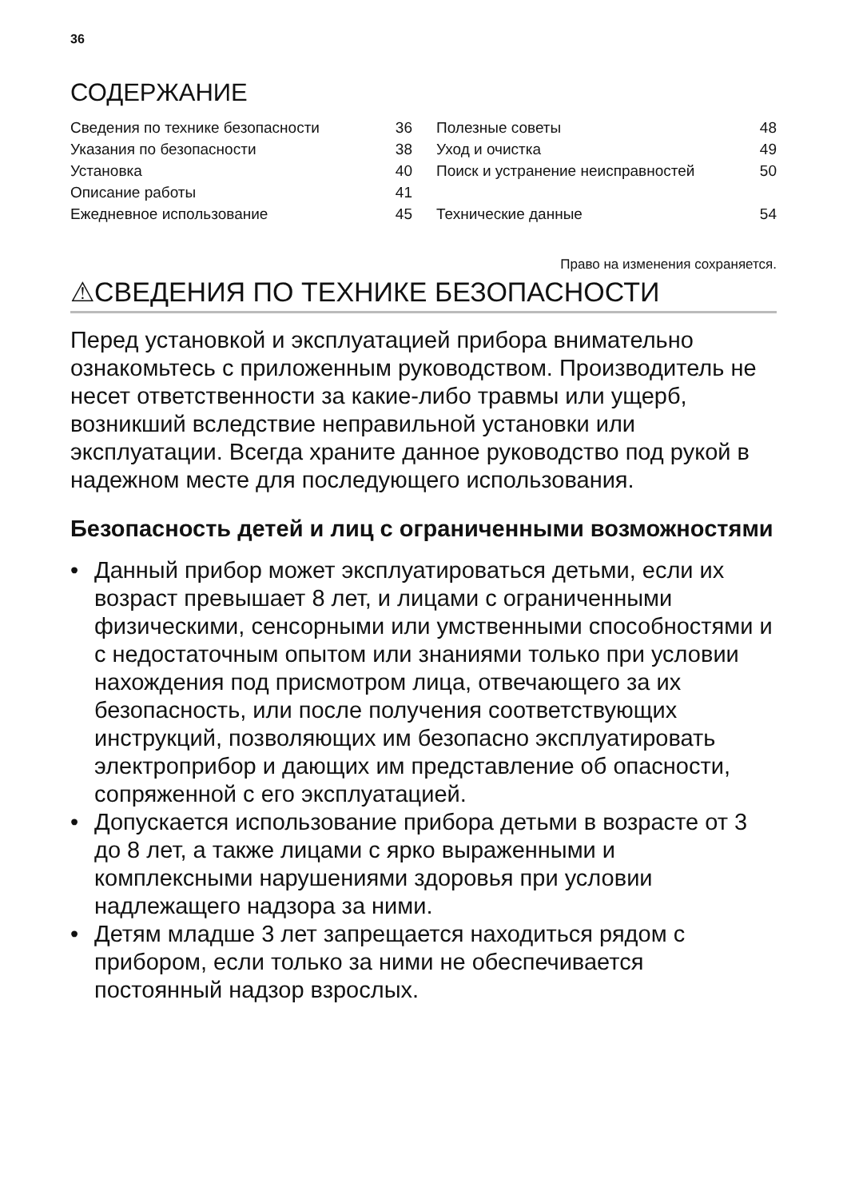36
СОДЕРЖАНИЕ
| Сведения по технике безопасности | 36 | | Полезные советы | 48 |
| Указания по безопасности | 38 | | Уход и очистка | 49 |
| Установка | 40 | | Поиск и устранение неисправностей | 50 |
| Описание работы | 41 | | | |
| Ежедневное использование | 45 | | Технические данные | 54 |
Право на изменения сохраняется.
⚠СВЕДЕНИЯ ПО ТЕХНИКЕ БЕЗОПАСНОСТИ
Перед установкой и эксплуатацией прибора внимательно ознакомьтесь с приложенным руководством. Производитель не несет ответственности за какие-либо травмы или ущерб, возникший вследствие неправильной установки или эксплуатации. Всегда храните данное руководство под рукой в надежном месте для последующего использования.
Безопасность детей и лиц с ограниченными возможностями
• Данный прибор может эксплуатироваться детьми, если их возраст превышает 8 лет, и лицами с ограниченными физическими, сенсорными или умственными способностями и с недостаточным опытом или знаниями только при условии нахождения под присмотром лица, отвечающего за их безопасность, или после получения соответствующих инструкций, позволяющих им безопасно эксплуатировать электроприбор и дающих им представление об опасности, сопряженной с его эксплуатацией.
• Допускается использование прибора детьми в возрасте от 3 до 8 лет, а также лицами с ярко выраженными и комплексными нарушениями здоровья при условии надлежащего надзора за ними.
• Детям младше 3 лет запрещается находиться рядом с прибором, если только за ними не обеспечивается постоянный надзор взрослых.